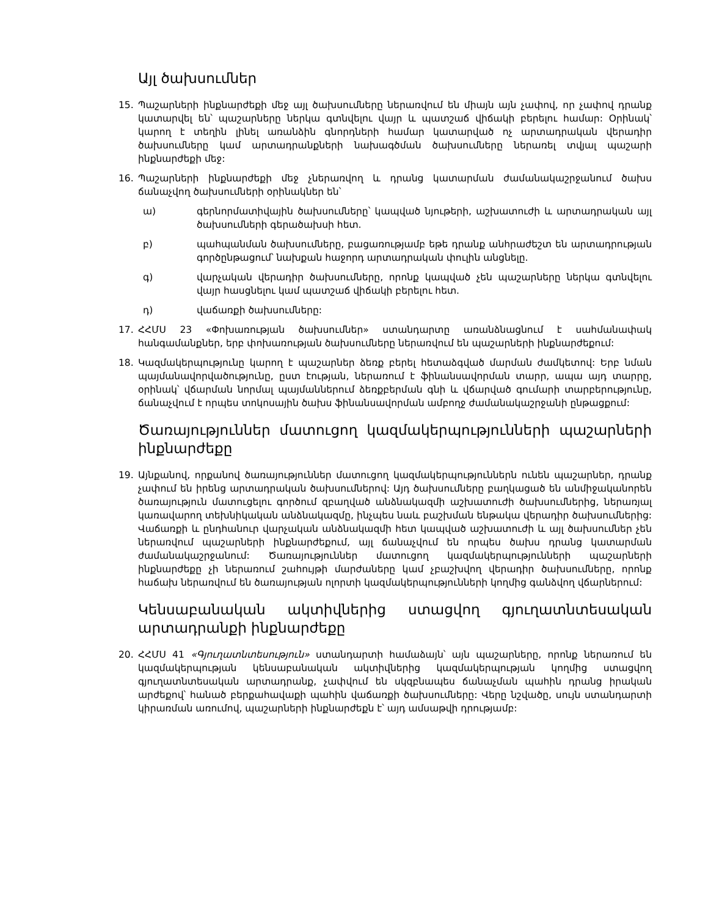Այլ ծախսումներ
15. Պաշարների ինքնարժեքի մեջ այլ ծախսումները ներառվում են միայն այն չափով, որ չափով դրանք կատարվել են՝ պաշարները ներկա գտնվելու վայր և պատշաճ վիճակի բերելու համար: Օրինակ՝ կարող է տեղին լինել առանձին գնորդների համար կատարված ոչ արտադրական վերադիր ծախսումները կամ արտադրանքների նախագծման ծախսումները ներառել տվյալ պաշարի ինքնարժեքի մեջ:
16. Պաշարների ինքնարժեքի մեջ չներառվող և դրանց կատարման ժամանակաշրջանում ծախս ճանաչվող ծախսումների օրինակներ են՝
ա) գերնորմատիվային ծախսումները՝ կապված նյութերի, աշխատուժի և արտադրական այլ ծախսումների գերածախսի հետ.
բ) պահպանման ծախսումները, բացառությամբ եթե դրանք անհրաժեշտ են արտադրության գործընթացում՝ նախքան հաջորդ արտադրական փուլին անցնելը.
գ) վարչական վերադիր ծախսումները, որոնք կապված չեն պաշարները ներկա գտնվելու վայր հասցնելու կամ պատշաճ վիճակի բերելու հետ.
դ) վաճառքի ծախսումները:
17. ՀՀՄՍ 23 «Փոխառության ծախսումներ» ստանդարտը առանձնացնում է սահմանափակ հանգամանքներ, երբ փոխառության ծախսումները ներառվում են պաշարների ինքնարժեքում:
18. Կազմակերպությունը կարող է պաշարներ ձեռք բերել հետաձգված մարման ժամկետով: Երբ նման պայմանավորվածությունը, ըստ էության, ներառում է ֆինանսավորման տարր, ապա այդ տարրը, օրինակ՝ վճարման նորմալ պայմաններում ձեռքբերման գնի և վճարված գումարի տարբերությունը, ճանաչվում է որպես տոկոսային ծախս ֆինանսավորման ամբողջ ժամանակաշրջանի ընթացքում:
Ծառայություններ մատուցող կազմակերպությունների պաշարների ինքնարժեքը
19. Այնքանով, որքանով ծառայություններ մատուցող կազմակերպություններն ունեն պաշարներ, դրանք չափում են իրենց արտադրական ծախսումներով: Այդ ծախսումները բաղկացած են անմիջականորեն ծառայություն մատուցելու գործում զբաղված անձնակազմի աշխատուժի ծախսումներից, ներառյալ կառավարող տեխնիկական անձնակազմը, ինչպես նաև բաշխման ենթակա վերադիր ծախսումներից: Վաճառքի և ընդհանուր վարչական անձնակազմի հետ կապված աշխատուժի և այլ ծախսումներ չեն ներառվում պաշարների ինքնարժեքում, այլ ճանաչվում են որպես ծախս դրանց կատարման ժամանակաշրջանում: Ծառայություններ մատուցող կազմակերպությունների պաշարների ինքնարժեքը չի ներառում շահույթի մարժաները կամ չբաշխվող վերադիր ծախսումները, որոնք հաճախ ներառվում են ծառայության ոլորտի կազմակերպությունների կողմից գանձվող վճարներում:
Կենսաբանական ակտիվներից ստացվող գյուղատնտեսական արտադրանքի ինքնարժեքը
20. ՀՀՄՍ 41 «Գյուղատնտեսություն» ստանդարտի համաձայն՝ այն պաշարները, որոնք ներառում են կազմակերպության կենսաբանական ակտիվներից կազմակերպության կողմից ստացվող գյուղատնտեսական արտադրանք, չափվում են սկզբնապես ճանաչման պահին դրանց իրական արժեքով՝ հանած բերքահավաքի պահին վաճառքի ծախսումները: Վերը նշվածը, սույն ստանդարտի կիրառման առումով, պաշարների ինքնարժեքն է՝ այդ ամսաթվի դրությամբ: